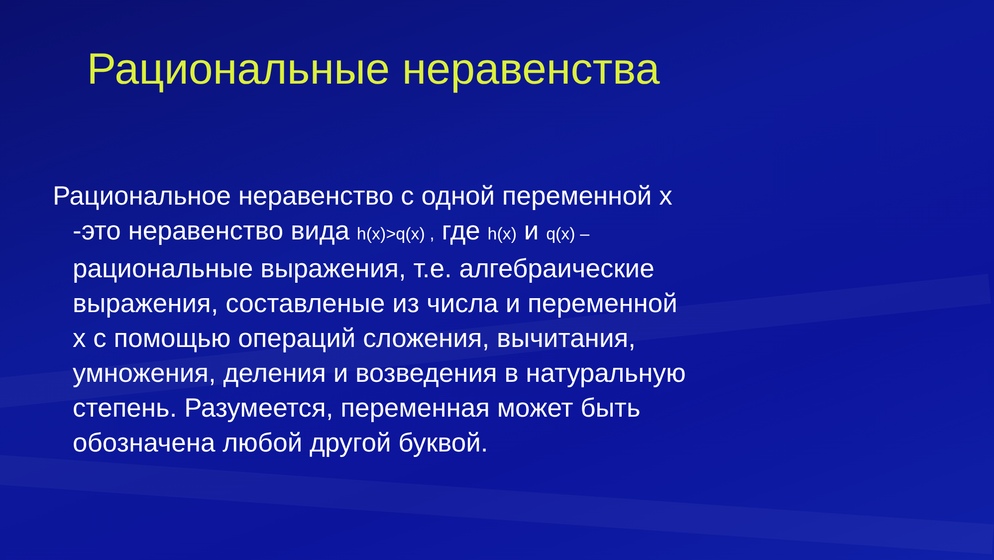Рациональные неравенства
Рациональное неравенство с одной переменной x -это неравенство вида h(x)>q(x) , где h(x) и q(x) –рациональные выражения, т.е. алгебраические выражения, составленые из числа и переменной x с помощью операций сложения, вычитания, умножения, деления и возведения в натуральную степень. Разумеется, переменная может быть обозначена любой другой буквой.